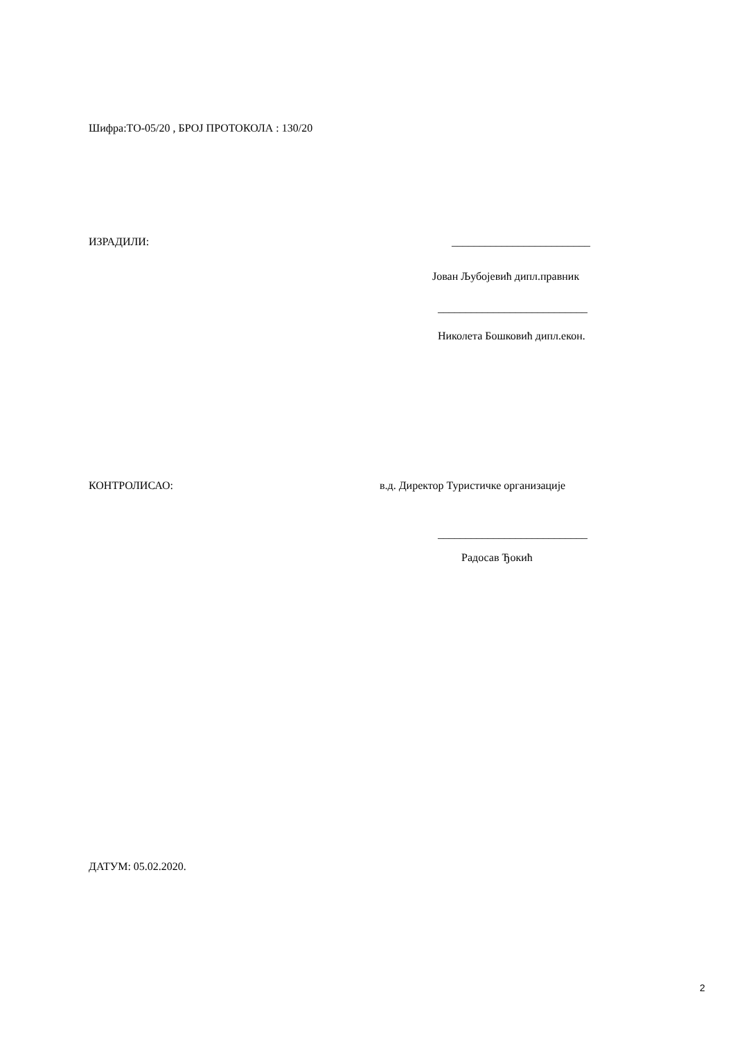Шифра:ТО-05/20 , БРОЈ ПРОТОКОЛА : 130/20
ИЗРАДИЛИ: _________________________
Јован Љубојевић дипл.правник
___________________________
Николета Бошковић дипл.екон.
КОНТРОЛИСАО: в.д. Директор Туристичке организације
___________________________
Радосав Ђокић
ДАТУМ: 05.02.2020.
2